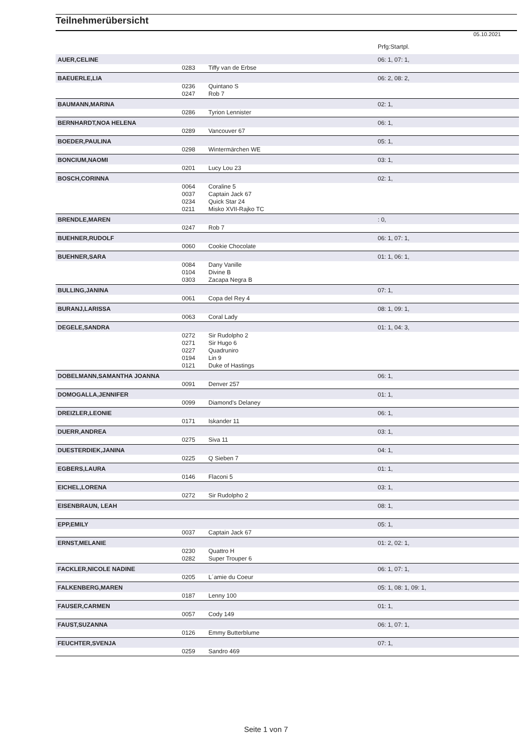Teilnehmerübersicht
05.10.2021
| | | | Prfg:Startpl. |
| AUER,CELINE | | | 06: 1, 07: 1, |
| | 0283 | Tiffy van de Erbse | |
| BAEUERLE,LIA | | | 06: 2, 08: 2, |
| | 0236 | Quintano S | |
| | 0247 | Rob 7 | |
| BAUMANN,MARINA | | | 02: 1, |
| | 0286 | Tyrion Lennister | |
| BERNHARDT,NOA HELENA | | | 06: 1, |
| | 0289 | Vancouver 67 | |
| BOEDER,PAULINA | | | 05: 1, |
| | 0298 | Wintermärchen WE | |
| BONCIUM,NAOMI | | | 03: 1, |
| | 0201 | Lucy Lou 23 | |
| BOSCH,CORINNA | | | 02: 1, |
| | 0064 | Coraline 5 | |
| | 0037 | Captain Jack 67 | |
| | 0234 | Quick Star 24 | |
| | 0211 | Misko XVII-Rajko TC | |
| BRENDLE,MAREN | | | : 0, |
| | 0247 | Rob 7 | |
| BUEHNER,RUDOLF | | | 06: 1, 07: 1, |
| | 0060 | Cookie Chocolate | |
| BUEHNER,SARA | | | 01: 1, 06: 1, |
| | 0084 | Dany Vanille | |
| | 0104 | Divine B | |
| | 0303 | Zacapa Negra B | |
| BULLING,JANINA | | | 07: 1, |
| | 0061 | Copa del Rey 4 | |
| BURANJ,LARISSA | | | 08: 1, 09: 1, |
| | 0063 | Coral Lady | |
| DEGELE,SANDRA | | | 01: 1, 04: 3, |
| | 0272 | Sir Rudolpho 2 | |
| | 0271 | Sir Hugo 6 | |
| | 0227 | Quadruniro | |
| | 0194 | Lin 9 | |
| | 0121 | Duke of Hastings | |
| DOBELMANN,SAMANTHA JOANNA | | | 06: 1, |
| | 0091 | Denver 257 | |
| DOMOGALLA,JENNIFER | | | 01: 1, |
| | 0099 | Diamond's Delaney | |
| DREIZLER,LEONIE | | | 06: 1, |
| | 0171 | Iskander 11 | |
| DUERR,ANDREA | | | 03: 1, |
| | 0275 | Siva 11 | |
| DUESTERDIEK,JANINA | | | 04: 1, |
| | 0225 | Q Sieben 7 | |
| EGBERS,LAURA | | | 01: 1, |
| | 0146 | Flaconi 5 | |
| EICHEL,LORENA | | | 03: 1, |
| | 0272 | Sir Rudolpho 2 | |
| EISENBRAUN, LEAH | | | 08: 1, |
| EPP,EMILY | | | 05: 1, |
| | 0037 | Captain Jack 67 | |
| ERNST,MELANIE | | | 01: 2, 02: 1, |
| | 0230 | Quattro H | |
| | 0282 | Super Trouper 6 | |
| FACKLER,NICOLE NADINE | | | 06: 1, 07: 1, |
| | 0205 | L´amie du Coeur | |
| FALKENBERG,MAREN | | | 05: 1, 08: 1, 09: 1, |
| | 0187 | Lenny 100 | |
| FAUSER,CARMEN | | | 01: 1, |
| | 0057 | Cody 149 | |
| FAUST,SUZANNA | | | 06: 1, 07: 1, |
| | 0126 | Emmy Butterblume | |
| FEUCHTER,SVENJA | | | 07: 1, |
| | 0259 | Sandro 469 | |
Seite 1 von 7